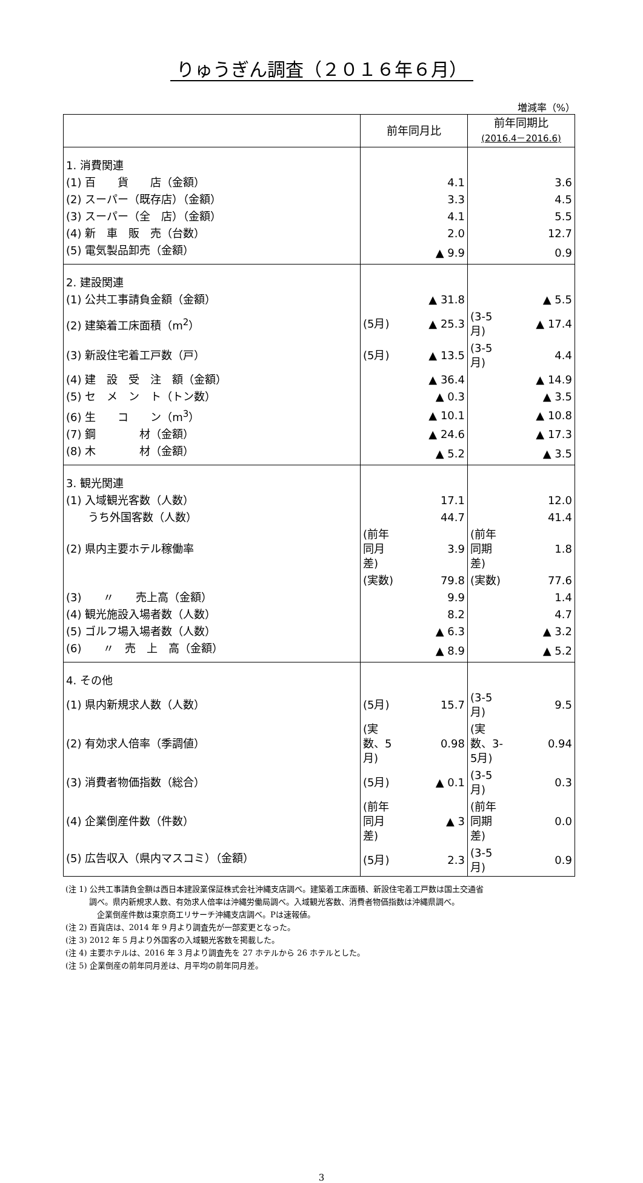りゅうぎん調査（２０１６年６月）
増減率（%）
| | 前年同月比 | | 前年同期比 (2016.4－2016.6) | |
| --- | --- | --- | --- | --- |
| 1. 消費関連 | | | | |
| (1) 百 貨 店（金額） | | 4.1 | | 3.6 |
| (2) スーパー（既存店）（金額） | | 3.3 | | 4.5 |
| (3) スーパー（全 店）（金額） | | 4.1 | | 5.5 |
| (4) 新 車 販 売（台数） | | 2.0 | | 12.7 |
| (5) 電気製品卸売（金額） | | ▲ 9.9 | | 0.9 |
| 2. 建設関連 | | | | |
| (1) 公共工事請負金額（金額） | | ▲ 31.8 | | ▲ 5.5 |
| (2) 建築着工床面積（m<sup>2</sup>） | (5月) | ▲ 25.3 | (3-5月) | ▲ 17.4 |
| (3) 新設住宅着工戸数（戸） | (5月) | ▲ 13.5 | (3-5月) | 4.4 |
| (4) 建 設 受 注 額（金額） | | ▲ 36.4 | | ▲ 14.9 |
| (5) セ メ ン ト（トン数） | | ▲ 0.3 | | ▲ 3.5 |
| (6) 生 コ ン（m<sup>3</sup>） | | ▲ 10.1 | | ▲ 10.8 |
| (7) 鋼 材（金額） | | ▲ 24.6 | | ▲ 17.3 |
| (8) 木 材（金額） | | ▲ 5.2 | | ▲ 3.5 |
| 3. 観光関連 | | | | |
| (1) 入域観光客数（人数） | | 17.1 | | 12.0 |
| うち外国客数（人数） | | 44.7 | | 41.4 |
| (2) 県内主要ホテル稼働率 | (前年同月差) | 3.9 | (前年同期差) | 1.8 |
| | (実数) | 79.8 | (実数) | 77.6 |
| (3) 〃 売上高（金額） | | 9.9 | | 1.4 |
| (4) 観光施設入場者数（人数） | | 8.2 | | 4.7 |
| (5) ゴルフ場入場者数（人数） | | ▲ 6.3 | | ▲ 3.2 |
| (6) 〃 売 上 高（金額） | | ▲ 8.9 | | ▲ 5.2 |
| 4. その他 | | | | |
| (1) 県内新規求人数（人数） | (5月) | 15.7 | (3-5月) | 9.5 |
| (2) 有効求人倍率（季調値） | (実数、5月) | 0.98 | (実数、3-5月) | 0.94 |
| (3) 消費者物価指数（総合） | (5月) | ▲ 0.1 | (3-5月) | 0.3 |
| (4) 企業倒産件数（件数） | (前年同月差) | ▲ 3 | (前年同期差) | 0.0 |
| (5) 広告収入（県内マスコミ）（金額） | (5月) | 2.3 | (3-5月) | 0.9 |
(注 1) 公共工事請負金額は西日本建設業保証株式会社沖縄支店調べ。建築着工床面積、新設住宅着工戸数は国土交通省
　　　調べ。県内新規求人数、有効求人倍率は沖縄労働局調べ。入域観光客数、消費者物価指数は沖縄県調べ。
　　　　企業倒産件数は東京商工リサーチ沖縄支店調べ。Pは速報値。
(注 2) 百貨店は、2014 年 9 月より調査先が一部変更となった。
(注 3) 2012 年 5 月より外国客の入域観光客数を掲載した。
(注 4) 主要ホテルは、2016 年 3 月より調査先を 27 ホテルから 26 ホテルとした。
(注 5) 企業倒産の前年同月差は、月平均の前年同月差。
3